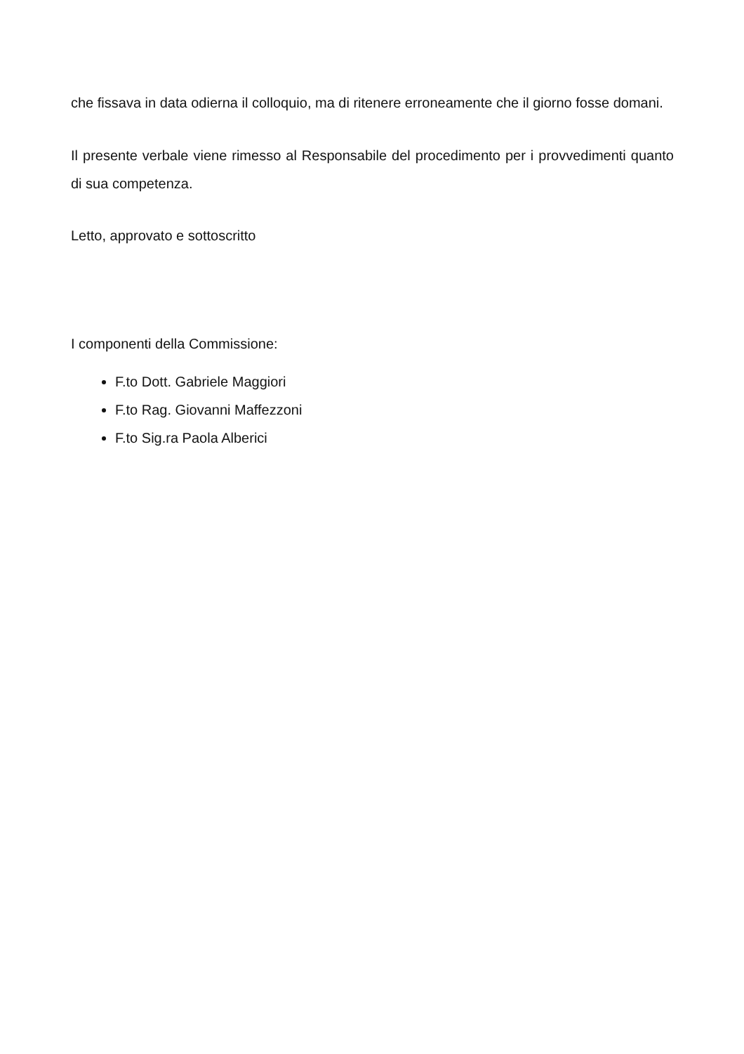che fissava in data odierna il colloquio, ma di ritenere erroneamente che il giorno fosse domani.
Il presente verbale viene rimesso al Responsabile del procedimento per i provvedimenti quanto di sua competenza.
Letto, approvato e sottoscritto
I componenti della Commissione:
F.to Dott. Gabriele Maggiori
F.to Rag. Giovanni Maffezzoni
F.to Sig.ra Paola Alberici